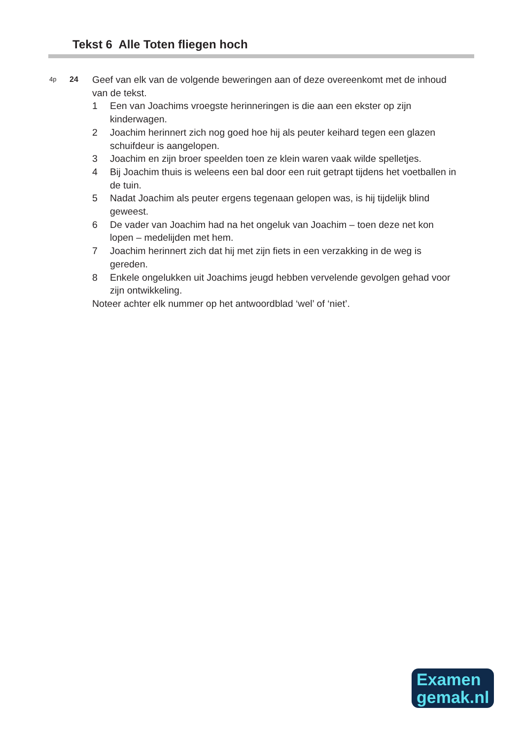Tekst 6 Alle Toten fliegen hoch
4p
24
Geef van elk van de volgende beweringen aan of deze overeenkomt met de inhoud van de tekst.
1 Een van Joachims vroegste herinneringen is die aan een ekster op zijn kinderwagen.
2 Joachim herinnert zich nog goed hoe hij als peuter keihard tegen een glazen schuifdeur is aangelopen.
3 Joachim en zijn broer speelden toen ze klein waren vaak wilde spelletjes.
4 Bij Joachim thuis is weleens een bal door een ruit getrapt tijdens het voetballen in de tuin.
5 Nadat Joachim als peuter ergens tegenaan gelopen was, is hij tijdelijk blind geweest.
6 De vader van Joachim had na het ongeluk van Joachim – toen deze net kon lopen – medelijden met hem.
7 Joachim herinnert zich dat hij met zijn fiets in een verzakking in de weg is gereden.
8 Enkele ongelukken uit Joachims jeugd hebben vervelende gevolgen gehad voor zijn ontwikkeling.
Noteer achter elk nummer op het antwoordblad ‘wel’ of ‘niet’.
Examen
gemak.nl